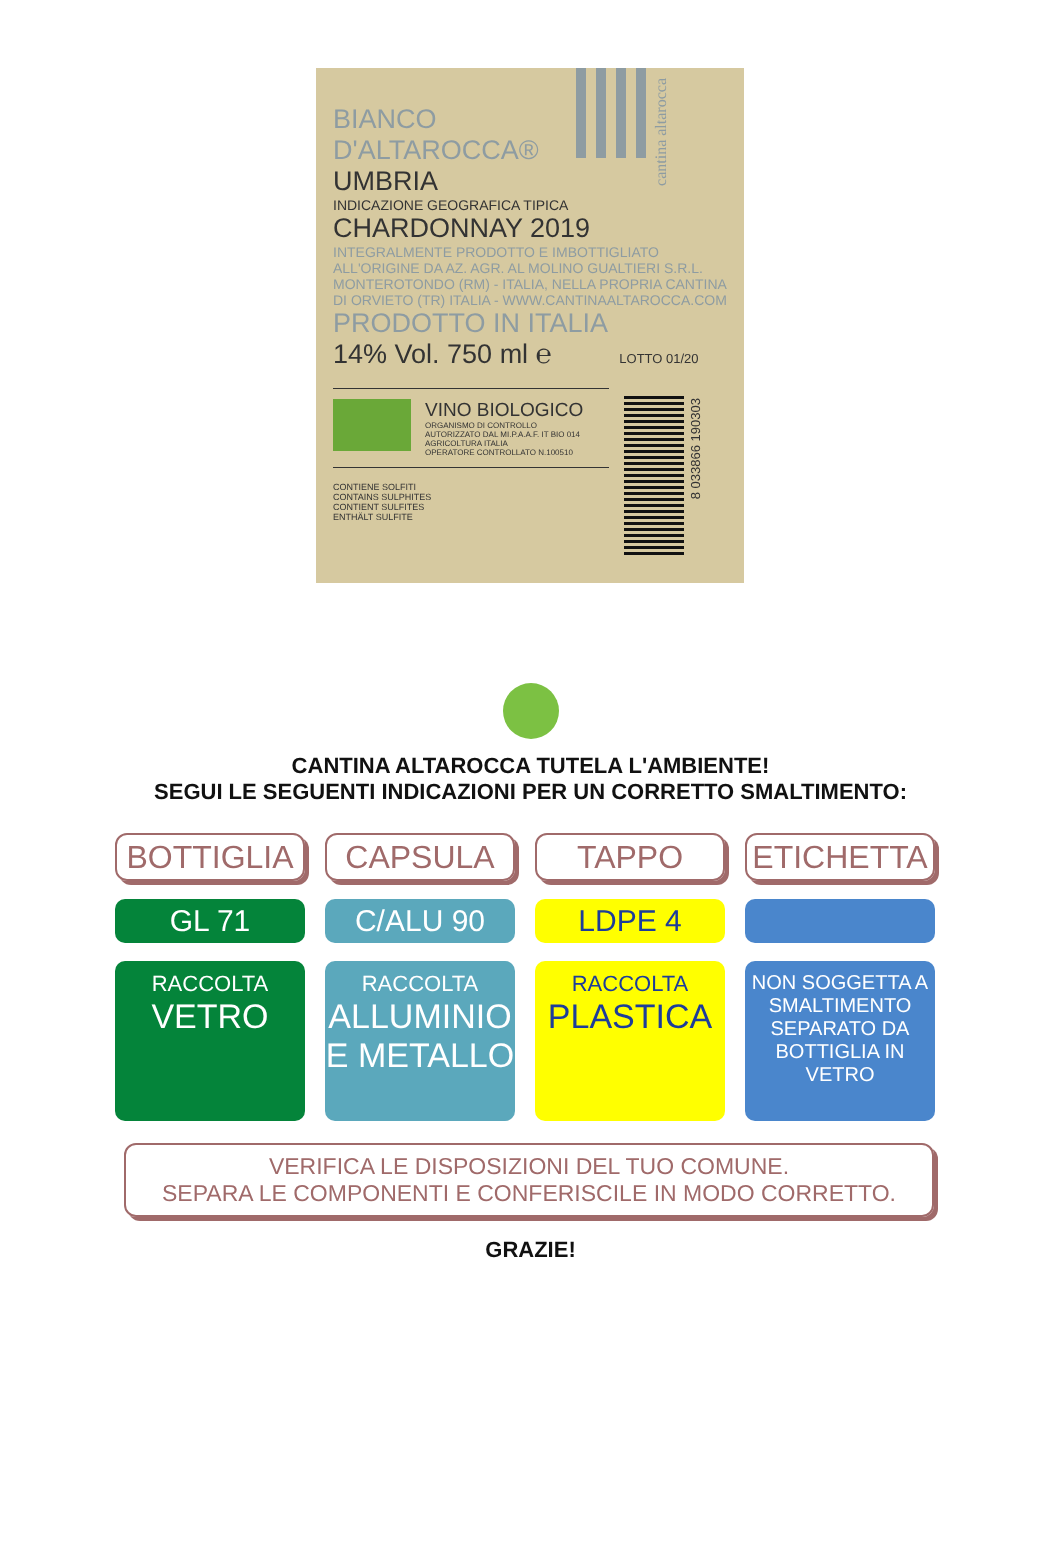cantina altarocca
BIANCO
D'ALTAROCCA®
UMBRIA
INDICAZIONE GEOGRAFICA TIPICA
CHARDONNAY 2019
INTEGRALMENTE PRODOTTO E IMBOTTIGLIATO
ALL'ORIGINE DA AZ. AGR. AL MOLINO GUALTIERI S.R.L.
MONTEROTONDO (RM) - ITALIA, NELLA PROPRIA CANTINA
DI ORVIETO (TR) ITALIA - WWW.CANTINAALTAROCCA.COM
PRODOTTO IN ITALIA
14% Vol. 750 ml ℮ LOTTO 01/20
VINO BIOLOGICO
ORGANISMO DI CONTROLLO
AUTORIZZATO DAL MI.P.A.A.F. IT BIO 014
AGRICOLTURA ITALIA
OPERATORE CONTROLLATO N.100510
CONTIENE SOLFITI
CONTAINS SULPHITES
CONTIENT SULFITES
ENTHÄLT SULFITE
8 033866 190303
CANTINA ALTAROCCA TUTELA L'AMBIENTE!
SEGUI LE SEGUENTI INDICAZIONI PER UN CORRETTO SMALTIMENTO:
BOTTIGLIA
CAPSULA
TAPPO
ETICHETTA
GL 71
C/ALU 90
LDPE 4
RACCOLTA
VETRO
RACCOLTA
ALLUMINIO
E METALLO
RACCOLTA
PLASTICA
NON SOGGETTA A SMALTIMENTO SEPARATO DA BOTTIGLIA IN VETRO
VERIFICA LE DISPOSIZIONI DEL TUO COMUNE.
SEPARA LE COMPONENTI E CONFERISCILE IN MODO CORRETTO.
GRAZIE!